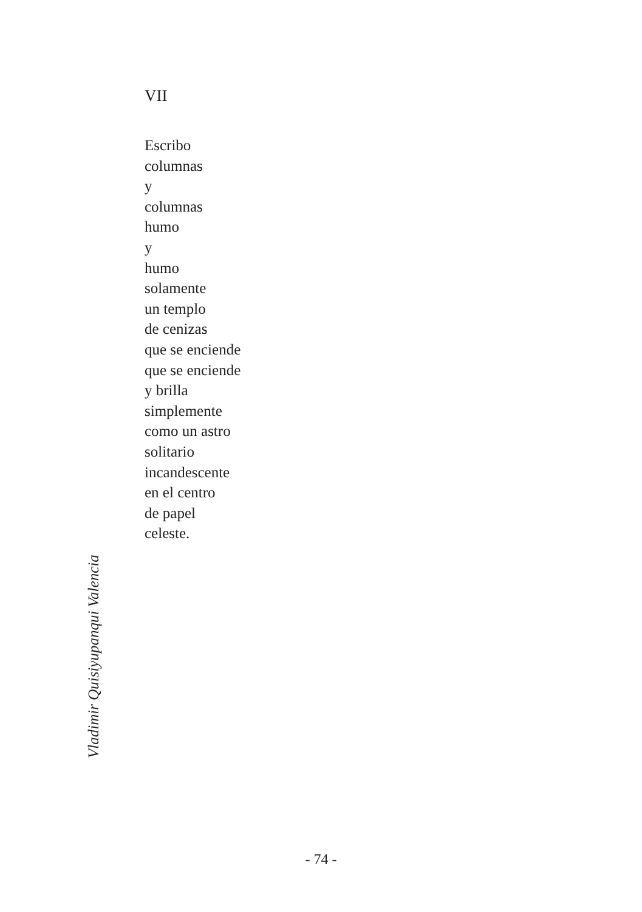VII
Escribo
columnas
y
columnas
humo
y
humo
solamente
un templo
de cenizas
que se enciende
que se enciende
y brilla
simplemente
como un astro
solitario
incandescente
en el centro
de papel
celeste.
Vladimir Quisiyupanqui Valencia
- 74 -